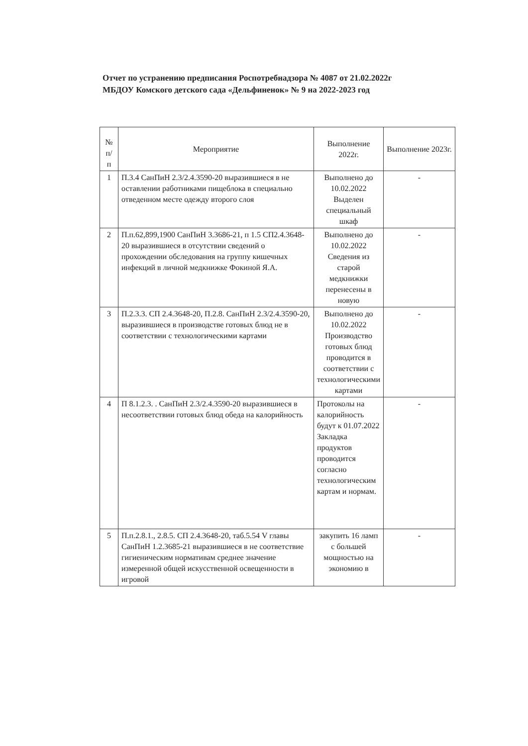Отчет по устранению предписания Роспотребнадзора № 4087 от 21.02.2022г
МБДОУ Комского детского сада «Дельфиненок» № 9 на 2022-2023 год
| № п/ п | Мероприятие | Выполнение 2022г. | Выполнение 2023г. |
| 1 | П.3.4 СанПиН 2.3/2.4.3590-20 выразившиеся в не оставлении работниками пищеблока в специально отведенном месте одежду второго слоя | Выполнено до 10.02.2022 Выделен специальный шкаф | - |
| 2 | П.п.62,899,1900 СанПиН 3.3686-21, п 1.5 СП2.4.3648-20 выразившиеся в отсутствии сведений о прохождении обследования на группу кишечных инфекций в личной медкнижке Фокиной Я.А. | Выполнено до 10.02.2022 Сведения из старой медкнижки перенесены в новую | - |
| 3 | П.2.3.3. СП 2.4.3648-20, П.2.8. СанПиН 2.3/2.4.3590-20, выразившиеся в производстве готовых блюд не в соответствии с технологическими картами | Выполнено до 10.02.2022 Производство готовых блюд проводится в соответствии с технологическими картами | - |
| 4 | П 8.1.2.3. . СанПиН 2.3/2.4.3590-20 выразившиеся в несоответствии готовых блюд обеда на калорийность | Протоколы на калорийность будут к 01.07.2022 Закладка продуктов проводится согласно технологическим картам и нормам. | - |
| 5 | П.п.2.8.1., 2.8.5. СП 2.4.3648-20, таб.5.54 V главы СанПиН 1.2.3685-21 выразившиеся в не соответствие гигиеническим нормативам среднее значение измеренной общей искусственной освещенности в игровой | закупить 16 ламп с большей мощностью на экономию в | - |